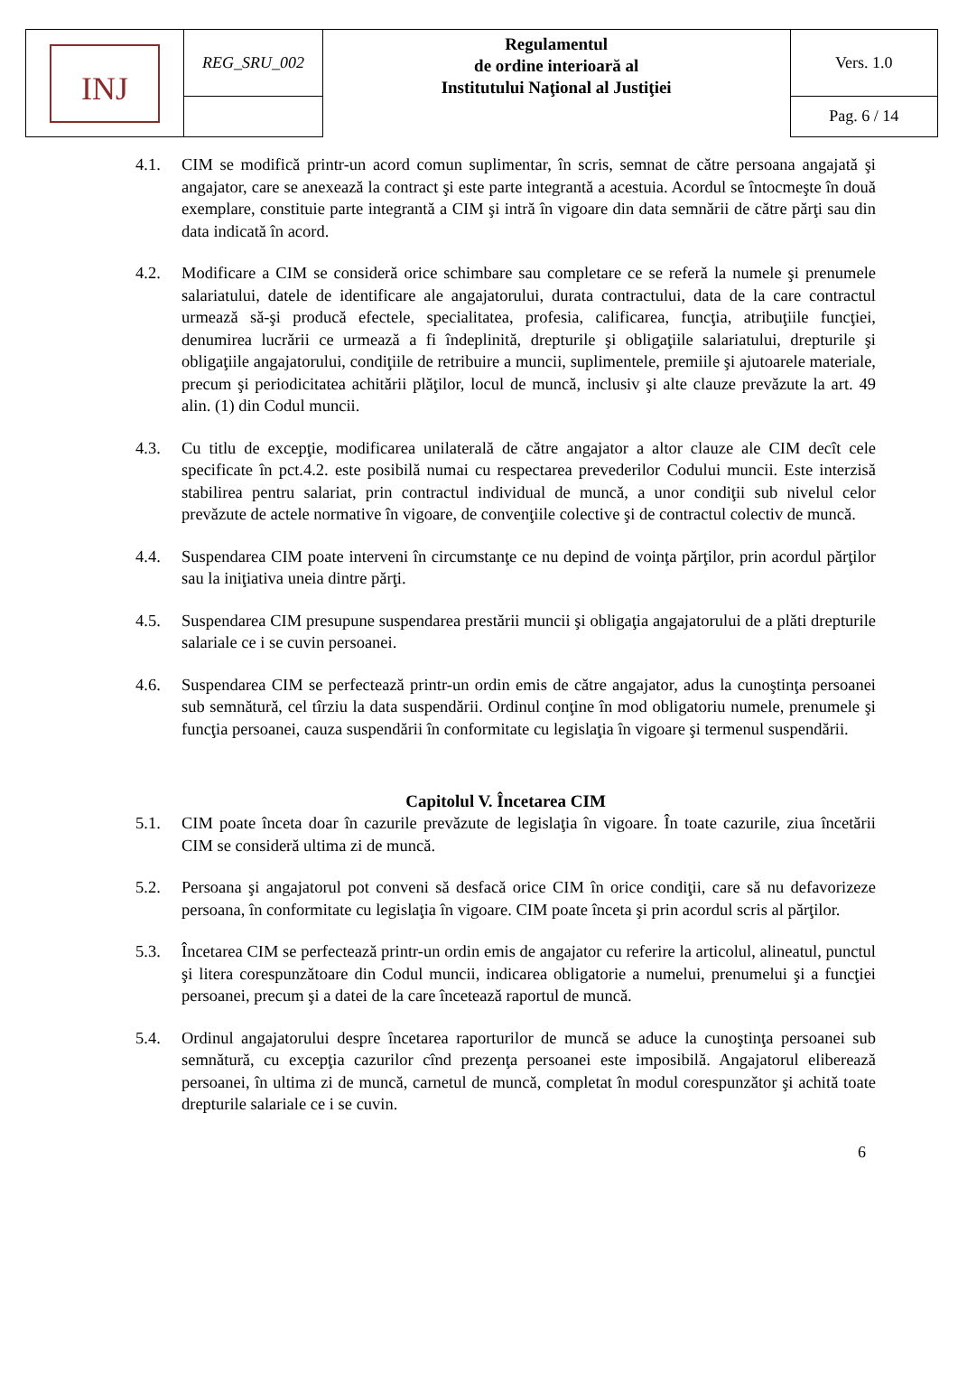| INJ | REG_SRU_002 | Regulamentul de ordine interioară al Institutului Naţional al Justiţiei | Vers. 1.0 |
| | | | Pag. 6 / 14 |
4.1. CIM se modifică printr-un acord comun suplimentar, în scris, semnat de către persoana angajată şi angajator, care se anexează la contract şi este parte integrantă a acestuia. Acordul se întocmeşte în două exemplare, constituie parte integrantă a CIM şi intră în vigoare din data semnării de către părţi sau din data indicată în acord.
4.2. Modificare a CIM se consideră orice schimbare sau completare ce se referă la numele şi prenumele salariatului, datele de identificare ale angajatorului, durata contractului, data de la care contractul urmează să-şi producă efectele, specialitatea, profesia, calificarea, funcţia, atribuţiile funcţiei, denumirea lucrării ce urmează a fi îndeplinită, drepturile şi obligaţiile salariatului, drepturile şi obligaţiile angajatorului, condiţiile de retribuire a muncii, suplimentele, premiile şi ajutoarele materiale, precum şi periodicitatea achitării plăţilor, locul de muncă, inclusiv şi alte clauze prevăzute la art. 49 alin. (1) din Codul muncii.
4.3. Cu titlu de excepţie, modificarea unilaterală de către angajator a altor clauze ale CIM decît cele specificate în pct.4.2. este posibilă numai cu respectarea prevederilor Codului muncii. Este interzisă stabilirea pentru salariat, prin contractul individual de muncă, a unor condiţii sub nivelul celor prevăzute de actele normative în vigoare, de convenţiile colective şi de contractul colectiv de muncă.
4.4. Suspendarea CIM poate interveni în circumstanţe ce nu depind de voinţa părţilor, prin acordul părţilor sau la iniţiativa uneia dintre părţi.
4.5. Suspendarea CIM presupune suspendarea prestării muncii şi obligaţia angajatorului de a plăti drepturile salariale ce i se cuvin persoanei.
4.6. Suspendarea CIM se perfectează printr-un ordin emis de către angajator, adus la cunoştinţa persoanei sub semnătură, cel tîrziu la data suspendării. Ordinul conţine în mod obligatoriu numele, prenumele şi funcţia persoanei, cauza suspendării în conformitate cu legislaţia în vigoare şi termenul suspendării.
Capitolul V. Încetarea CIM
5.1. CIM poate înceta doar în cazurile prevăzute de legislaţia în vigoare. În toate cazurile, ziua încetării CIM se consideră ultima zi de muncă.
5.2. Persoana şi angajatorul pot conveni să desfacă orice CIM în orice condiţii, care să nu defavorizeze persoana, în conformitate cu legislaţia în vigoare. CIM poate înceta şi prin acordul scris al părţilor.
5.3. Încetarea CIM se perfectează printr-un ordin emis de angajator cu referire la articolul, alineatul, punctul şi litera corespunzătoare din Codul muncii, indicarea obligatorie a numelui, prenumelui şi a funcţiei persoanei, precum şi a datei de la care încetează raportul de muncă.
5.4. Ordinul angajatorului despre încetarea raporturilor de muncă se aduce la cunoştinţa persoanei sub semnătură, cu excepţia cazurilor cînd prezenţa persoanei este imposibilă. Angajatorul eliberează persoanei, în ultima zi de muncă, carnetul de muncă, completat în modul corespunzător şi achită toate drepturile salariale ce i se cuvin.
6